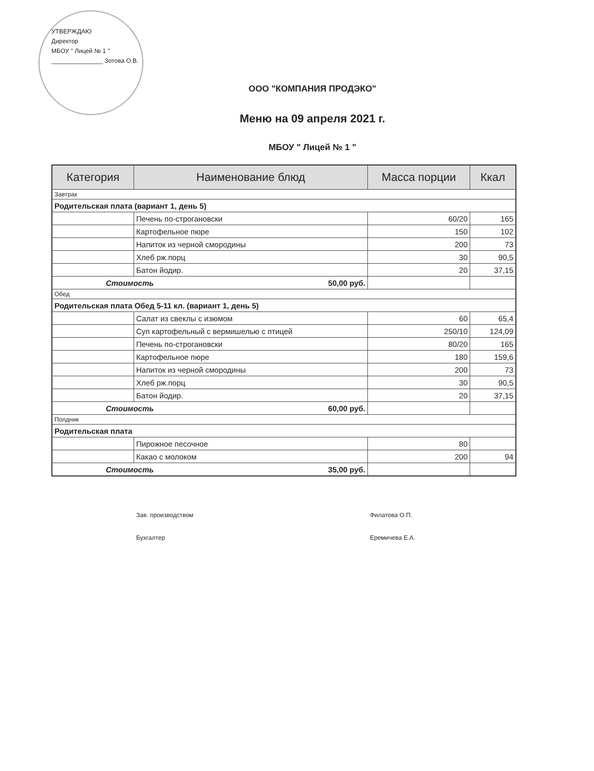УТВЕРЖДАЮ
Директор
МБОУ " Лицей № 1 "
_______________ Зотова О.В.
ООО "КОМПАНИЯ ПРОДЭКО"
Меню на 09 апреля 2021 г.
МБОУ " Лицей № 1 "
| Категория | Наименование блюд | Масса порции | Ккал |
| --- | --- | --- | --- |
| Завтрак | | | |
| Родительская плата (вариант 1, день 5) | | | |
| | Печень по-строгановски | 60/20 | 165 |
| | Картофельное пюре | 150 | 102 |
| | Напиток из черной смородины | 200 | 73 |
| | Хлеб рж.порц | 30 | 90,5 |
| | Батон йодир. | 20 | 37,15 |
| Стоимость 50,00 руб. | | | |
| Обед | | | |
| Родительская плата Обед 5-11 кл. (вариант 1, день 5) | | | |
| | Салат из свеклы с изюмом | 60 | 65,4 |
| | Суп картофельный с вермишелью с птицей | 250/10 | 124,09 |
| | Печень по-строгановски | 80/20 | 165 |
| | Картофельное пюре | 180 | 159,6 |
| | Напиток из черной смородины | 200 | 73 |
| | Хлеб рж.порц | 30 | 90,5 |
| | Батон йодир. | 20 | 37,15 |
| Стоимость 60,00 руб. | | | |
| Полдник | | | |
| Родительская плата | | | |
| | Пирожное песочное | 80 | |
| | Какао с молоком | 200 | 94 |
| Стоимость 35,00 руб. | | | |
Зав. производством
Бухгалтер
Филатова О.П.
Еремичева Е.А.